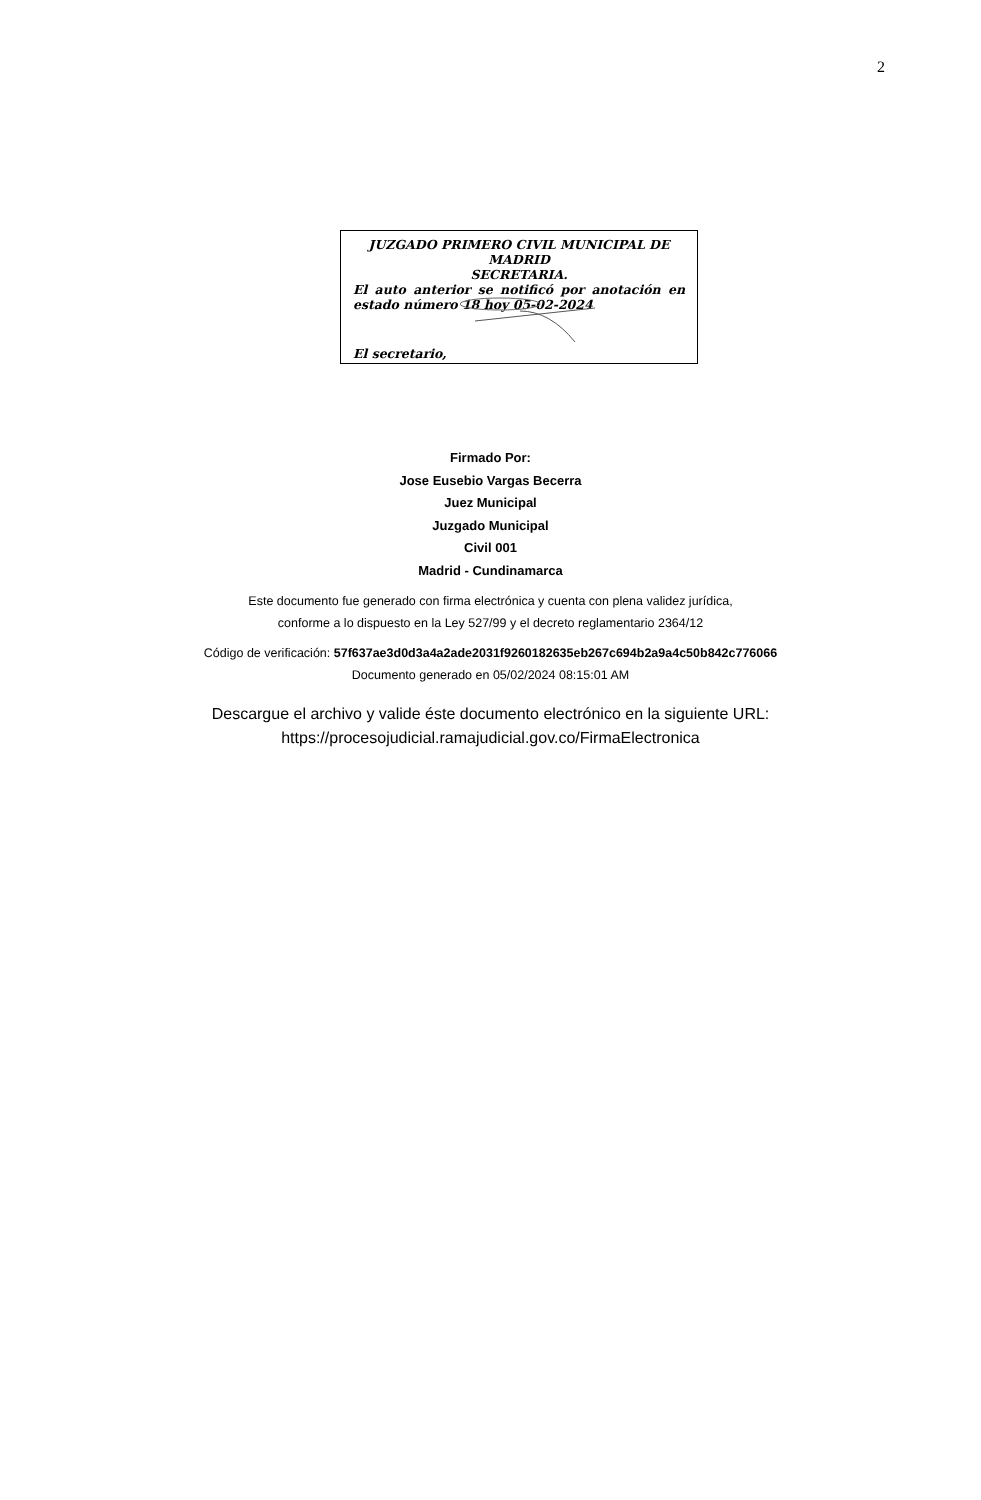2
JUZGADO PRIMERO CIVIL MUNICIPAL DE MADRID
SECRETARIA.
El auto anterior se notificó por anotación en
estado número 18 hoy 05-02-2024
El secretario,
Firmado Por:
Jose Eusebio Vargas Becerra
Juez Municipal
Juzgado Municipal
Civil 001
Madrid - Cundinamarca
Este documento fue generado con firma electrónica y cuenta con plena validez jurídica,
conforme a lo dispuesto en la Ley 527/99 y el decreto reglamentario 2364/12
Código de verificación: 57f637ae3d0d3a4a2ade2031f9260182635eb267c694b2a9a4c50b842c776066
Documento generado en 05/02/2024 08:15:01 AM
Descargue el archivo y valide éste documento electrónico en la siguiente URL:
https://procesojudicial.ramajudicial.gov.co/FirmaElectronica